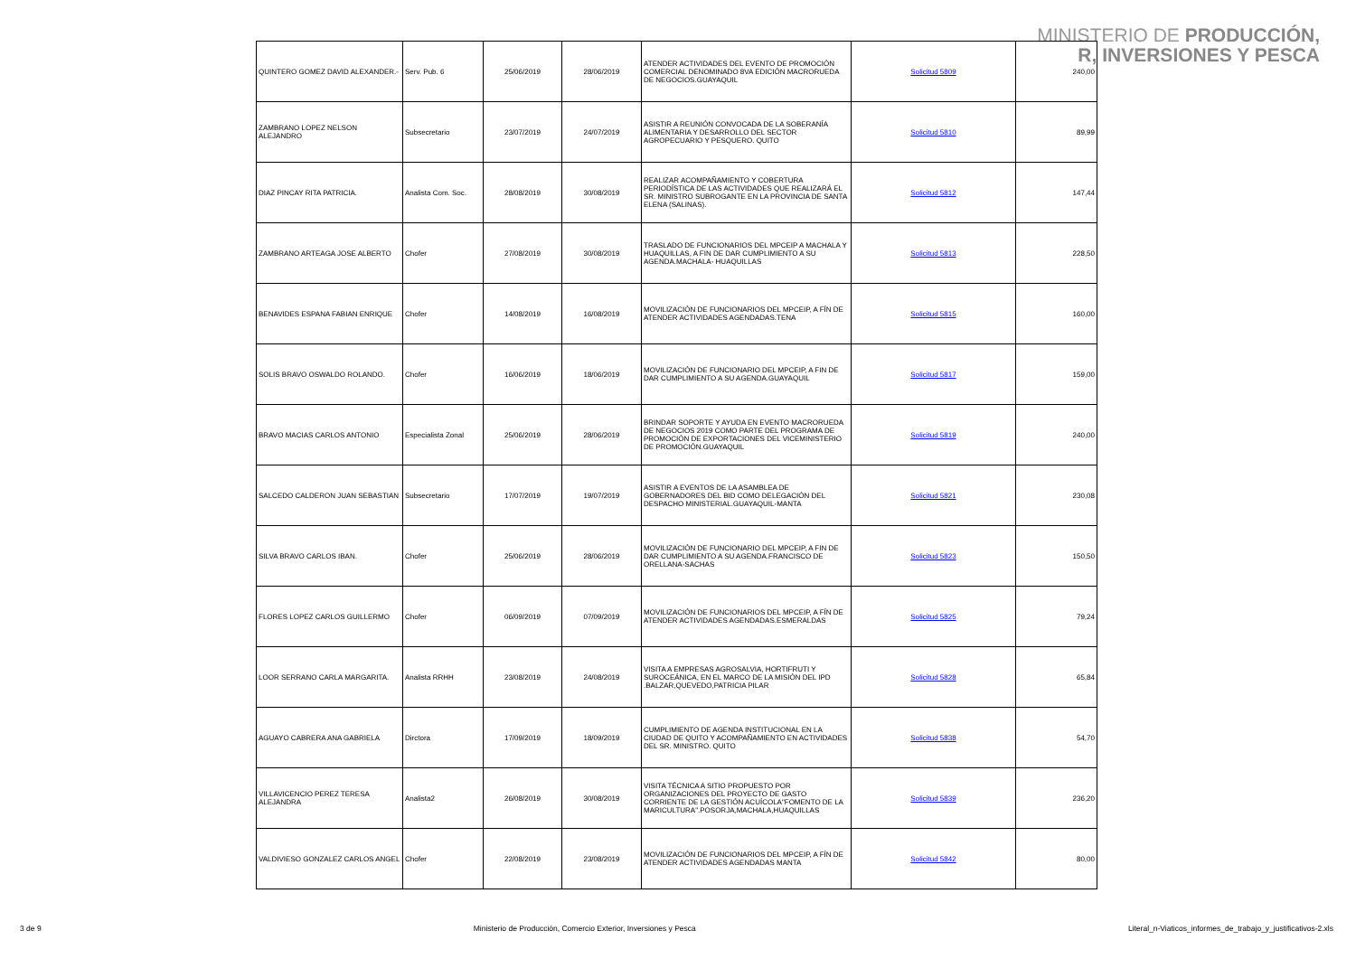MINISTERIO DE PRODUCCIÓN,
R, INVERSIONES Y PESCA
| QUINTERO GOMEZ DAVID ALEXANDER.- | Serv. Pub. 6 | 25/06/2019 | 28/06/2019 | ATENDER ACTIVIDADES DEL EVENTO DE PROMOCIÓN COMERCIAL DENOMINADO 8VA EDICIÓN MACRORUEDA DE NEGOCIOS.GUAYAQUIL | Solicitud 5809 | 240,00 |
| ZAMBRANO LOPEZ NELSON ALEJANDRO | Subsecretario | 23/07/2019 | 24/07/2019 | ASISTIR A REUNIÓN CONVOCADA DE LA SOBERANÍA ALIMENTARIA Y DESARROLLO DEL SECTOR AGROPECUARIO Y PESQUERO. QUITO | Solicitud 5810 | 89,99 |
| DIAZ PINCAY RITA PATRICIA. | Analista Com. Soc. | 28/08/2019 | 30/08/2019 | REALIZAR ACOMPAÑAMIENTO Y COBERTURA PERIODÍSTICA DE LAS ACTIVIDADES QUE REALIZARÁ EL SR. MINISTRO SUBROGANTE EN LA PROVINCIA DE SANTA ELENA (SALINAS). | Solicitud 5812 | 147,44 |
| ZAMBRANO ARTEAGA JOSE ALBERTO | Chofer | 27/08/2019 | 30/08/2019 | TRASLADO DE FUNCIONARIOS DEL MPCEIP A MACHALA Y HUAQUILLAS, A FIN DE DAR CUMPLIMIENTO A SU AGENDA.MACHALA- HUAQUILLAS | Solicitud 5813 | 228,50 |
| BENAVIDES ESPANA FABIAN ENRIQUE | Chofer | 14/08/2019 | 16/08/2019 | MOVILIZACIÓN DE FUNCIONARIOS DEL MPCEIP, A FÍN DE ATENDER ACTIVIDADES AGENDADAS.TENA | Solicitud 5815 | 160,00 |
| SOLIS BRAVO OSWALDO ROLANDO. | Chofer | 16/06/2019 | 18/06/2019 | MOVILIZACIÓN DE FUNCIONARIO DEL MPCEIP, A FIN DE DAR CUMPLIMIENTO A SU AGENDA.GUAYAQUIL | Solicitud 5817 | 159,00 |
| BRAVO MACIAS CARLOS ANTONIO | Especialista Zonal | 25/06/2019 | 28/06/2019 | BRINDAR SOPORTE Y AYUDA EN EVENTO MACRORUEDA DE NEGOCIOS 2019 COMO PARTE DEL PROGRAMA DE PROMOCIÓN DE EXPORTACIONES DEL VICEMINISTERIO DE PROMOCIÓN.GUAYAQUIL | Solicitud 5819 | 240,00 |
| SALCEDO CALDERON JUAN SEBASTIAN | Subsecretario | 17/07/2019 | 19/07/2019 | ASISTIR A EVENTOS DE LA ASAMBLEA DE GOBERNADORES DEL BID COMO DELEGACIÓN DEL DESPACHO MINISTERIAL.GUAYAQUIL-MANTA | Solicitud 5821 | 230,08 |
| SILVA BRAVO CARLOS IBAN. | Chofer | 25/06/2019 | 28/06/2019 | MOVILIZACIÓN DE FUNCIONARIO DEL MPCEIP, A FIN DE DAR CUMPLIMIENTO A SU AGENDA.FRANCISCO DE ORELLANA-SACHAS | Solicitud 5823 | 150,50 |
| FLORES LOPEZ CARLOS GUILLERMO | Chofer | 06/09/2019 | 07/09/2019 | MOVILIZACIÓN DE FUNCIONARIOS DEL MPCEIP, A FÍN DE ATENDER ACTIVIDADES AGENDADAS.ESMERALDAS | Solicitud 5825 | 79,24 |
| LOOR SERRANO CARLA MARGARITA. | Analista RRHH | 23/08/2019 | 24/08/2019 | VISITA A EMPRESAS AGROSALVIA, HORTIFRUTI Y SUROCEÁNICA, EN EL MARCO DE LA MISIÓN DEL IPD .BALZAR,QUEVEDO,PATRICIA PILAR | Solicitud 5828 | 65,84 |
| AGUAYO CABRERA ANA GABRIELA | Dirctora | 17/09/2019 | 18/09/2019 | CUMPLIMIENTO DE AGENDA INSTITUCIONAL EN LA CIUDAD DE QUITO Y ACOMPAÑAMIENTO EN ACTIVIDADES DEL SR. MINISTRO. QUITO | Solicitud 5838 | 54,70 |
| VILLAVICENCIO PEREZ TERESA ALEJANDRA | Analista2 | 26/08/2019 | 30/08/2019 | VISITA TÉCNICA A SITIO PROPUESTO POR ORGANIZACIONES DEL PROYECTO DE GASTO CORRIENTE DE LA GESTIÓN ACUÍCOLA"FOMENTO DE LA MARICULTURA".POSORJA,MACHALA,HUAQUILLAS | Solicitud 5839 | 236,20 |
| VALDIVIESO GONZALEZ CARLOS ANGEL | Chofer | 22/08/2019 | 23/08/2019 | MOVILIZACIÓN DE FUNCIONARIOS DEL MPCEIP, A FÍN DE ATENDER ACTIVIDADES AGENDADAS MANTA | Solicitud 5842 | 80,00 |
3 de 9 Ministerio de Producción, Comercio Exterior, Inversiones y Pesca Literal_n-Viaticos_informes_de_trabajo_y_justificativos-2.xls